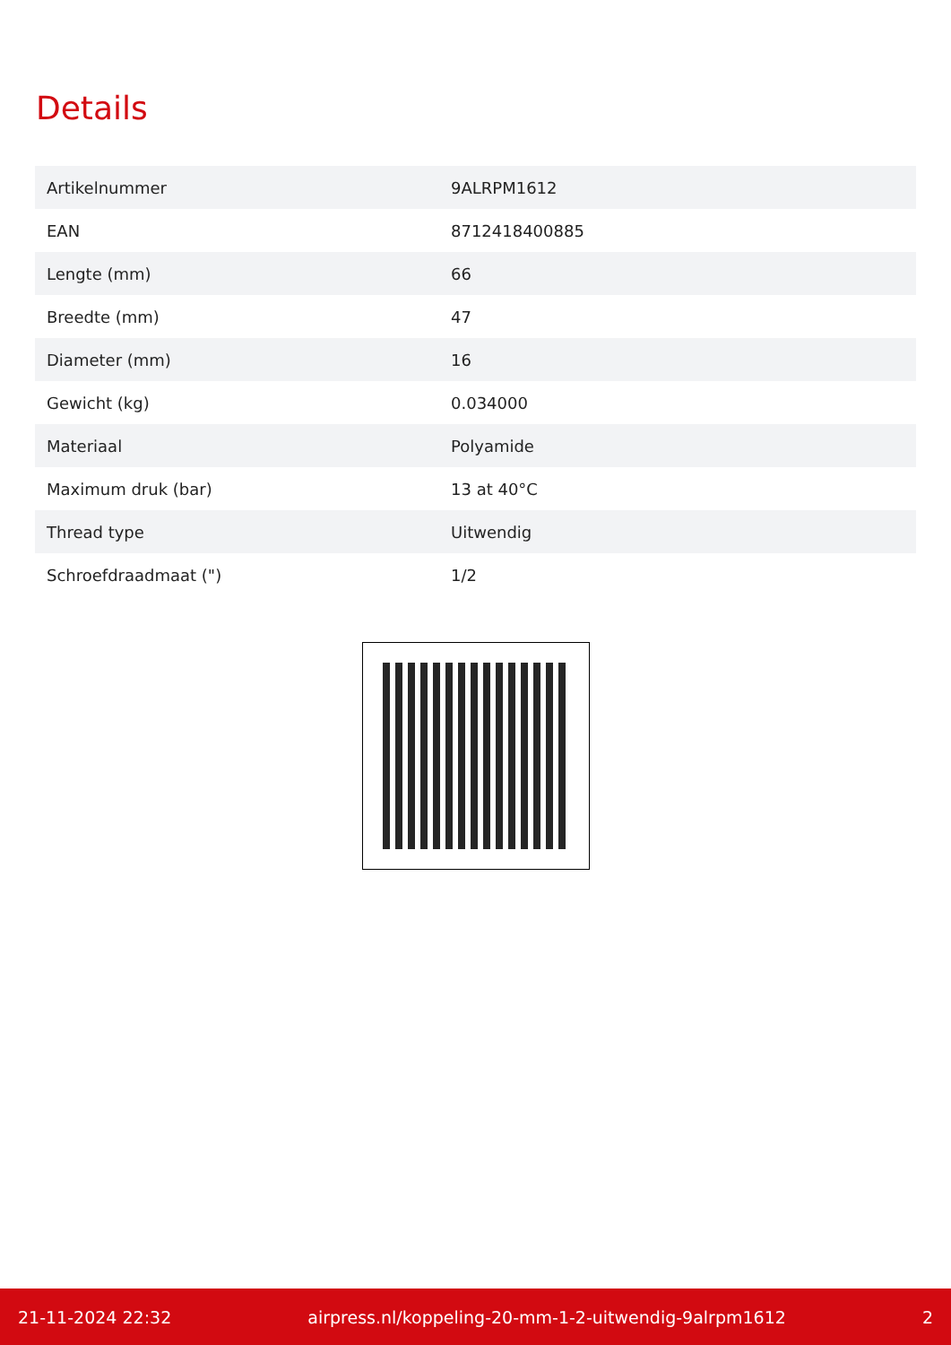Details
| Artikelnummer | 9ALRPM1612 |
| EAN | 8712418400885 |
| Lengte (mm) | 66 |
| Breedte (mm) | 47 |
| Diameter (mm) | 16 |
| Gewicht (kg) | 0.034000 |
| Materiaal | Polyamide |
| Maximum druk (bar) | 13 at 40°C |
| Thread type | Uitwendig |
| Schroefdraadmaat (") | 1/2 |
21-11-2024 22:32 airpress.nl/koppeling-20-mm-1-2-uitwendig-9alrpm1612 2